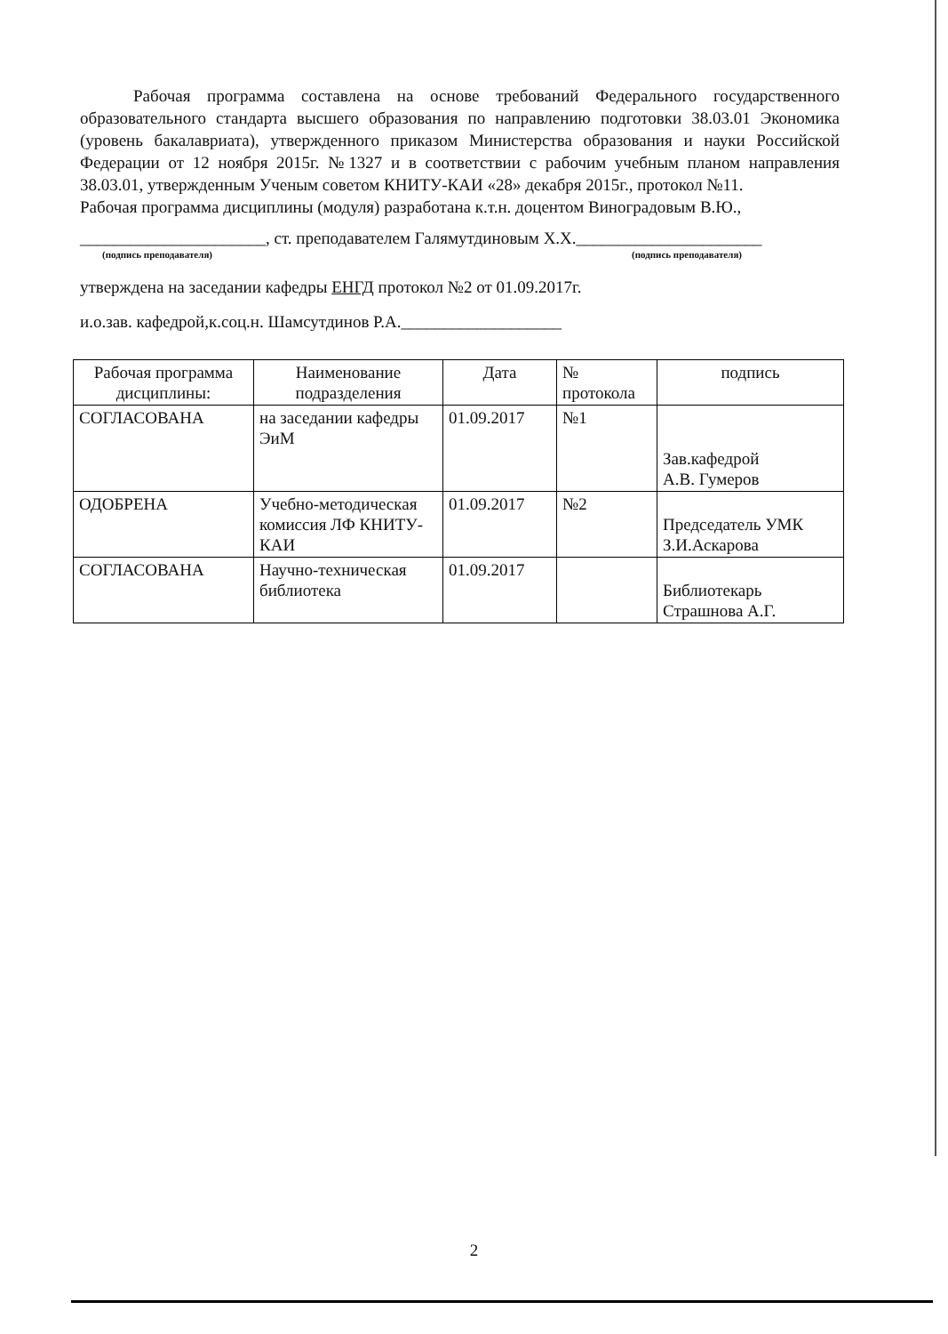Рабочая программа составлена на основе требований Федерального государственного образовательного стандарта высшего образования по направлению подготовки 38.03.01 Экономика (уровень бакалавриата), утвержденного приказом Министерства образования и науки Российской Федерации от 12 ноября 2015г. №1327 и в соответствии с рабочим учебным планом направления 38.03.01, утвержденным Ученым советом КНИТУ-КАИ «28» декабря 2015г., протокол №11.
Рабочая программа дисциплины (модуля) разработана к.т.н. доцентом Виноградовым В.Ю.,
______________________, ст. преподавателем Галямутдиновым Х.Х.______________________
(подпись преподавателя) (подпись преподавателя)
утверждена на заседании кафедры ЕНГД протокол №2 от 01.09.2017г.
и.о.зав. кафедрой,к.соц.н. Шамсутдинов Р.А.___________________
| Рабочая программа дисциплины: | Наименование подразделения | Дата | № протокола | подпись |
| СОГЛАСОВАНА | на заседании кафедры ЭиМ | 01.09.2017 | №1 | Зав.кафедрой А.В. Гумеров |
| ОДОБРЕНА | Учебно-методическая комиссия ЛФ КНИТУ-КАИ | 01.09.2017 | №2 | Председатель УМК З.И.Аскарова |
| СОГЛАСОВАНА | Научно-техническая библиотека | 01.09.2017 | | Библиотекарь Страшнова А.Г. |
2